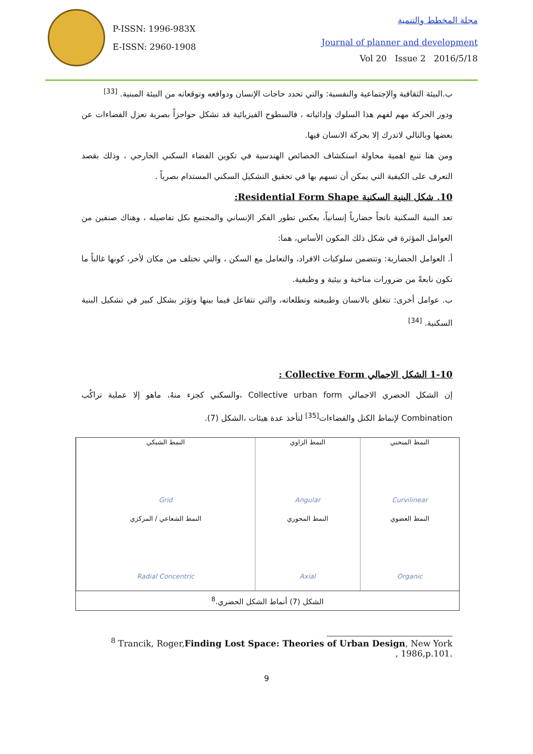P-ISSN: 1996-983X
E-ISSN: 2960-1908
مجلة المخطط والتنمية
Journal of planner and development
Vol 20 Issue 2 2016/5/18
ب.البيئة الثقافية والإجتماعية والنفسية: والتي تحدد حاجات الإنسان ودوافعه وتوقعاته من البيئة المبنية. <sup>[33]</sup>
ودور الحركة مهم لفهم هذا السلوك وإدائياته ، فالسطوح الفيزيائية قد تشكل حواجزاً بصرية تعزل الفضاءات عن بعضها وبالتالي لاتدرك إلا بحركة الانسان فيها.
ومن هنا تنبع اهمية محاولة استكشاف الخصائص الهندسية في تكوين الفضاء السكني الخارجي ، وذلك بقصد التعرف على الكيفية التي يمكن أن تسهم بها في تحقيق التشكيل السكني المستدام بصرياً .
10. شكل البنية السكنية Residential Form Shape:
تعد البنية السكنية ناتجاً حضارياً إنسانياً، يعكس تطور الفكر الإنساني والمجتمع بكل تفاصيله ، وهناك صنفين من العوامل المؤثرة في شكل ذلك المكون الأساس، هما:
أ. العوامل الحضارية: وتتضمن سلوكيات الافراد، والتعامل مع السكن ، والتي تختلف من مكان لأخر، كونها غالباً ما تكون نابعةً من ضرورات مناخية و بيئية و وظيفية.
ب. عوامل أخرى: تتعلق بالانسان وطبيعته وتطلعاته، والتي تتفاعل فيما بينها وتؤثر بشكل كبير في تشكيل البنية السكنية. <sup>[34]</sup>
1-10 الشكل الاجمالي Collective Form :
إن الشكل الحضري الاجمالي Collective urban form ،والسكني كجزء منهُ، ماهو إلا عملية تراكُب Combination لإنماط الكتل والفضاءات<sup>[35]</sup> لتأخذ عدة هيئات ،الشكل (7).
| النمط المنحني Curvilinear | النمط الزاوي Angular | النمط الشبكي Grid |
| النمط العضوي Organic | النمط المحوري Axial | النمط الشعاعي / المركزي Radial Concentric |
الشكل (7) أنماط الشكل الحضري.<sup>8</sup>
<sup>8</sup> Trancik, Roger,Finding Lost Space: Theories of Urban Design, New York , 1986,p.101.
9